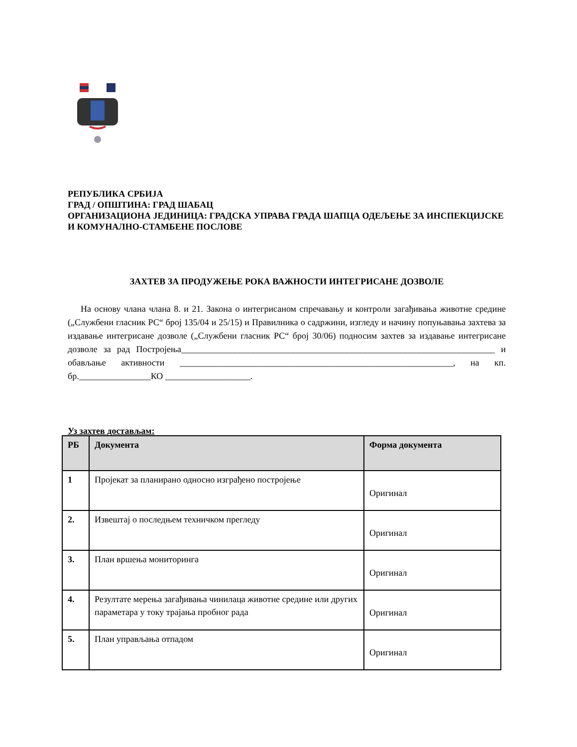РЕПУБЛИКА СРБИЈА
ГРАД / ОПШТИНА: ГРАД ШАБАЦ
ОРГАНИЗАЦИОНА ЈЕДИНИЦА: ГРАДСКА УПРАВА ГРАДА ШАПЦА ОДЕЉЕЊЕ ЗА ИНСПЕКЦИЈСКЕ И КОМУНАЛНО-СТАМБЕНЕ ПОСЛОВЕ
ЗАХТЕВ ЗА ПРОДУЖЕЊЕ РОКА ВАЖНОСТИ ИНТЕГРИСАНЕ ДОЗВОЛЕ
На основу члана члана 8. и 21. Закона о интегрисаном спречавању и контроли загађивања животне средине („Службени гласник РС“ број 135/04 и 25/15) и Правилника о садржини, изгледу и начину попуњавања захтева за издавање интегрисане дозволе („Службени гласник РС“ број 30/06) подносим захтев за издавање интегрисане дозволе за рад Постројења______________________________________________________________________ и обављање активности _____________________________________________________________, на кп. бр.________________КО ___________________.
Уз захтев достављам:
| РБ | Документа | Форма документа |
| --- | --- | --- |
| 1 | Пројекат за планирано односно изграђено постројење | Оригинал |
| 2. | Извештај о последњем техничком прегледу | Оригинал |
| 3. | План вршења мониторинга | Оригинал |
| 4. | Резултате мерења загађивања чинилаца животне средине или других параметара у току трајања пробног рада | Оригинал |
| 5. | План управљања отпадом | Оригинал |